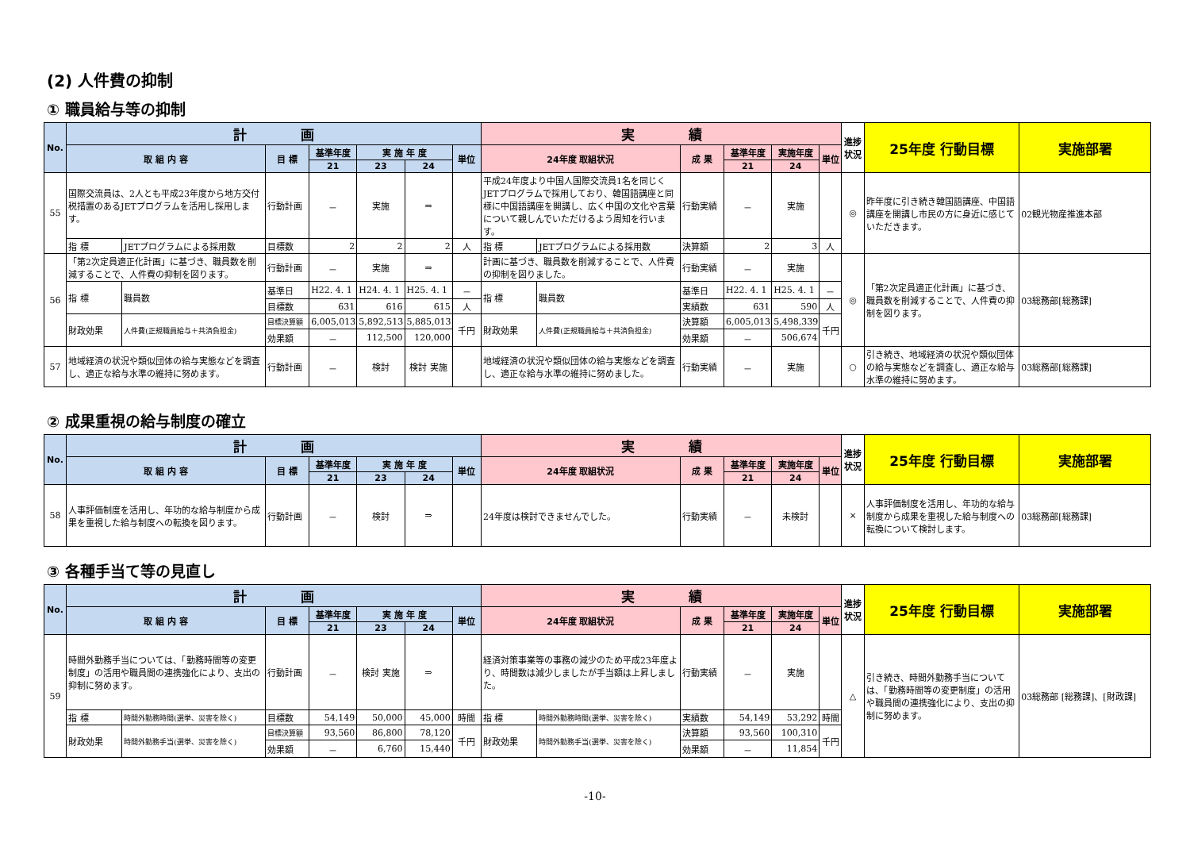(2) 人件費の抑制
① 職員給与等の抑制
| No. | 計 画 | | | | | | | 実 績 | | | | | | 進捗状況 | 25年度 行動目標 | 実施部署 |
| --- | --- | --- | --- | --- | --- | --- | --- | --- | --- | --- | --- | --- | --- | --- | --- | --- |
| | 取 組 内 容 | | 目 標 | 基準年度 | 実 施 年 度 | | 単位 | 24年度 取組状況 | | 成 果 | 基準年度 | 実施年度 | 単位 | | | |
| | | | | 21 | 23 | 24 | | | | | 21 | 24 | | | | |
| 55 | 国際交流員は、2人とも平成23年度から地方交付税措置のあるJETプログラムを活用し採用します。 | | 行動計画 | － | 実施 | ⇒ | | 平成24年度より中国人国際交流員1名を同じくJETプログラムで採用しており、韓国語講座と同様に中国語講座を開講し、広く中国の文化や言葉について親しんでいただけるよう周知を行います。 | | 行動実績 | － | 実施 | | ◎ | 昨年度に引き続き韓国語講座、中国語講座を開講し市民の方に身近に感じていただきます。 | 02観光物産推進本部 |
| | 指 標 | JETプログラムによる採用数 | 目標数 | 2 | 2 | 2 | 人 | 指 標 | JETプログラムによる採用数 | 決算額 | 2 | 3 | 人 | | | |
| 56 | 「第2次定員適正化計画」に基づき、職員数を削減することで、人件費の抑制を図ります。 | | 行動計画 | － | 実施 | ⇒ | | 計画に基づき、職員数を削減することで、人件費の抑制を図りました。 | | 行動実績 | － | 実施 | | ◎ | 「第2次定員適正化計画」に基づき、職員数を削減することで、人件費の抑制を図ります。 | 03総務部[総務課] |
| | 指 標 | 職員数 | 基準日 | H22. 4. 1 | H24. 4. 1 | H25. 4. 1 | － | 指 標 | 職員数 | 基準日 | H22. 4. 1 | H25. 4. 1 | － | | | |
| | | | 目標数 | 631 | 616 | 615 | 人 | | | 実績数 | 631 | 590 | 人 | | | |
| | 財政効果 | 人件費(正規職員給与＋共済負担金) | 目標決算額 | 6,005,013 | 5,892,513 | 5,885,013 | 千円 | 財政効果 | 人件費(正規職員給与＋共済負担金) | 決算額 | 6,005,013 | 5,498,339 | 千円 | | | |
| | | | 効果額 | － | 112,500 | 120,000 | | | | 効果額 | － | 506,674 | | | | |
| 57 | 地域経済の状況や類似団体の給与実態などを調査し、適正な給与水準の維持に努めます。 | | 行動計画 | － | 検討 | 検討 実施 | | 地域経済の状況や類似団体の給与実態などを調査し、適正な給与水準の維持に努めました。 | | 行動実績 | － | 実施 | | ○ | 引き続き、地域経済の状況や類似団体の給与実態などを調査し、適正な給与水準の維持に努めます。 | 03総務部[総務課] |
② 成果重視の給与制度の確立
| No. | 計 画 | | | | | | 実 績 | | | | | 進捗状況 | 25年度 行動目標 | 実施部署 |
| --- | --- | --- | --- | --- | --- | --- | --- | --- | --- | --- | --- | --- | --- | --- |
| | 取 組 内 容 | 目 標 | 基準年度 | 実 施 年 度 | | 単位 | 24年度 取組状況 | 成 果 | 基準年度 | 実施年度 | 単位 | | | |
| | | | 21 | 23 | 24 | | | | 21 | 24 | | | | |
| 58 | 人事評価制度を活用し、年功的な給与制度から成果を重視した給与制度への転換を図ります。 | 行動計画 | － | 検討 | ⇒ | | 24年度は検討できませんでした。 | 行動実績 | － | 未検討 | | × | 人事評価制度を活用し、年功的な給与制度から成果を重視した給与制度への転換について検討します。 | 03総務部[総務課] |
③ 各種手当て等の見直し
| No. | 計 画 | | | | | | | 実 績 | | | | | | 進捗状況 | 25年度 行動目標 | 実施部署 |
| --- | --- | --- | --- | --- | --- | --- | --- | --- | --- | --- | --- | --- | --- | --- | --- | --- |
| | 取 組 内 容 | | 目 標 | 基準年度 | 実 施 年 度 | | 単位 | 24年度 取組状況 | | 成 果 | 基準年度 | 実施年度 | 単位 | | | |
| | | | | 21 | 23 | 24 | | | | | 21 | 24 | | | | |
| 59 | 時間外勤務手当については、「勤務時間等の変更制度」の活用や職員間の連携強化により、支出の抑制に努めます。 | | 行動計画 | － | 検討 実施 | ⇒ | | 経済対策事業等の事務の減少のため平成23年度より、時間数は減少しましたが手当額は上昇しました。 | | 行動実績 | － | 実施 | | △ | 引き続き、時間外勤務手当については、「勤務時間等の変更制度」の活用や職員間の連携強化により、支出の抑制に努めます。 | 03総務部 [総務課]、[財政課] |
| | 指 標 | 時間外勤務時間(選挙、災害を除く) | 目標数 | 54,149 | 50,000 | 45,000 | 時間 | 指 標 | 時間外勤務時間(選挙、災害を除く) | 実績数 | 54,149 | 53,292 | 時間 | | | |
| | 財政効果 | 時間外勤務手当(選挙、災害を除く) | 目標決算額 | 93,560 | 86,800 | 78,120 | 千円 | 財政効果 | 時間外勤務手当(選挙、災害を除く) | 決算額 | 93,560 | 100,310 | 千円 | | | |
| | | | 効果額 | － | 6,760 | 15,440 | | | | 効果額 | － | 11,854 | | | | |
-10-